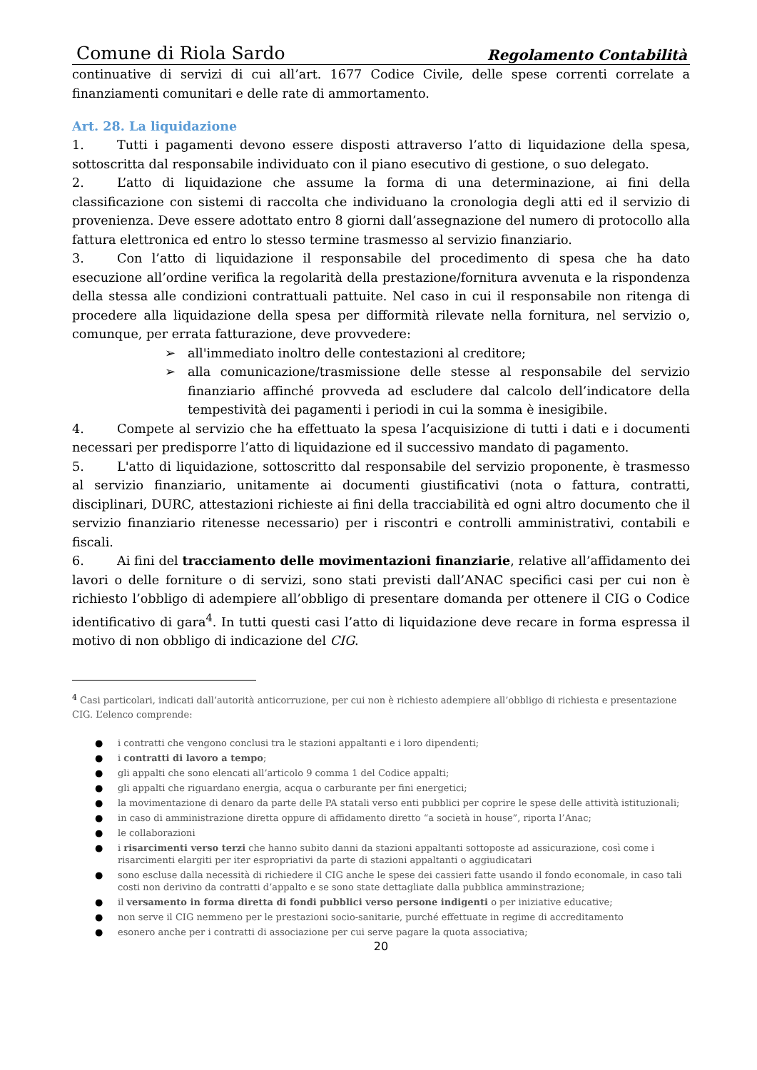Comune di Riola Sardo Regolamento Contabilità
continuative di servizi di cui all’art. 1677 Codice Civile, delle spese correnti correlate a finanziamenti comunitari e delle rate di ammortamento.
Art. 28. La liquidazione
1. Tutti i pagamenti devono essere disposti attraverso l’atto di liquidazione della spesa, sottoscritta dal responsabile individuato con il piano esecutivo di gestione, o suo delegato.
2. L’atto di liquidazione che assume la forma di una determinazione, ai fini della classificazione con sistemi di raccolta che individuano la cronologia degli atti ed il servizio di provenienza. Deve essere adottato entro 8 giorni dall’assegnazione del numero di protocollo alla fattura elettronica ed entro lo stesso termine trasmesso al servizio finanziario.
3. Con l’atto di liquidazione il responsabile del procedimento di spesa che ha dato esecuzione all’ordine verifica la regolarità della prestazione/fornitura avvenuta e la rispondenza della stessa alle condizioni contrattuali pattuite. Nel caso in cui il responsabile non ritenga di procedere alla liquidazione della spesa per difformità rilevate nella fornitura, nel servizio o, comunque, per errata fatturazione, deve provvedere:
➢ all'immediato inoltro delle contestazioni al creditore;
➢ alla comunicazione/trasmissione delle stesse al responsabile del servizio finanziario affinché provveda ad escludere dal calcolo dell’indicatore della tempestività dei pagamenti i periodi in cui la somma è inesigibile.
4. Compete al servizio che ha effettuato la spesa l’acquisizione di tutti i dati e i documenti necessari per predisporre l’atto di liquidazione ed il successivo mandato di pagamento.
5. L'atto di liquidazione, sottoscritto dal responsabile del servizio proponente, è trasmesso al servizio finanziario, unitamente ai documenti giustificativi (nota o fattura, contratti, disciplinari, DURC, attestazioni richieste ai fini della tracciabilità ed ogni altro documento che il servizio finanziario ritenesse necessario) per i riscontri e controlli amministrativi, contabili e fiscali.
6. Ai fini del tracciamento delle movimentazioni finanziarie, relative all’affidamento dei lavori o delle forniture o di servizi, sono stati previsti dall’ANAC specifici casi per cui non è richiesto l’obbligo di adempiere all’obbligo di presentare domanda per ottenere il CIG o Codice identificativo di gara<sup>4</sup>. In tutti questi casi l’atto di liquidazione deve recare in forma espressa il motivo di non obbligo di indicazione del CIG.
<sup>4</sup> Casi particolari, indicati dall’autorità anticorruzione, per cui non è richiesto adempiere all’obbligo di richiesta e presentazione CIG. L’elenco comprende:
● i contratti che vengono conclusi tra le stazioni appaltanti e i loro dipendenti;
● i contratti di lavoro a tempo;
● gli appalti che sono elencati all’articolo 9 comma 1 del Codice appalti;
● gli appalti che riguardano energia, acqua o carburante per fini energetici;
● la movimentazione di denaro da parte delle PA statali verso enti pubblici per coprire le spese delle attività istituzionali;
● in caso di amministrazione diretta oppure di affidamento diretto “a società in house”, riporta l’Anac;
● le collaborazioni
● i risarcimenti verso terzi che hanno subito danni da stazioni appaltanti sottoposte ad assicurazione, così come i risarcimenti elargiti per iter espropriativi da parte di stazioni appaltanti o aggiudicatari
● sono escluse dalla necessità di richiedere il CIG anche le spese dei cassieri fatte usando il fondo economale, in caso tali costi non derivino da contratti d’appalto e se sono state dettagliate dalla pubblica amminstrazione;
● il versamento in forma diretta di fondi pubblici verso persone indigenti o per iniziative educative;
● non serve il CIG nemmeno per le prestazioni socio-sanitarie, purché effettuate in regime di accreditamento
● esonero anche per i contratti di associazione per cui serve pagare la quota associativa;
20